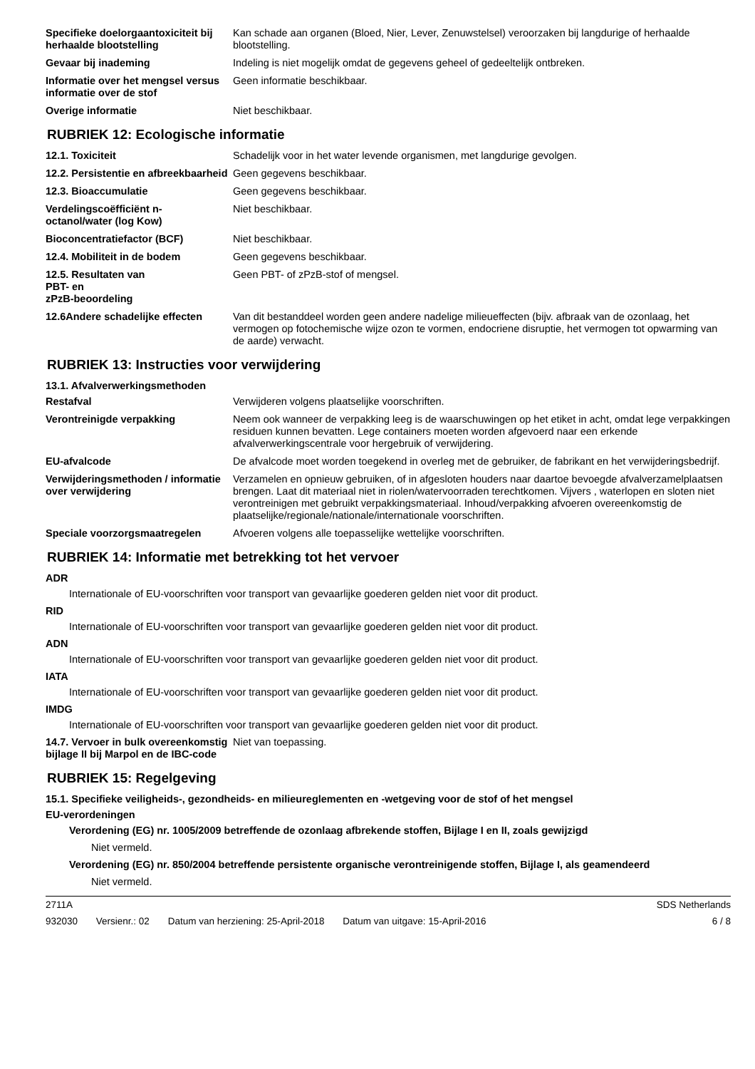Specifieke doelorgaantoxiciteit bij herhaalde blootstelling
Kan schade aan organen (Bloed, Nier, Lever, Zenuwstelsel) veroorzaken bij langdurige of herhaalde blootstelling.
Gevaar bij inademing Indeling is niet mogelijk omdat de gegevens geheel of gedeeltelijk ontbreken.
Informatie over het mengsel versus informatie over de stof
Geen informatie beschikbaar.
Overige informatie Niet beschikbaar.
RUBRIEK 12: Ecologische informatie
12.1. Toxiciteit Schadelijk voor in het water levende organismen, met langdurige gevolgen.
12.2. Persistentie en afbreekbaarheid
Geen gegevens beschikbaar.
12.3. Bioaccumulatie Geen gegevens beschikbaar.
Verdelingscoëfficiënt n-octanol/water (log Kow)
Niet beschikbaar.
Bioconcentratiefactor (BCF) Niet beschikbaar.
12.4. Mobiliteit in de bodem Geen gegevens beschikbaar.
12.5. Resultaten van
PBT- en
zPzB-beoordeling
Geen PBT- of zPzB-stof of mengsel.
12.6Andere schadelijke effecten
Van dit bestanddeel worden geen andere nadelige milieueffecten (bijv. afbraak van de ozonlaag, het vermogen op fotochemische wijze ozon te vormen, endocriene disruptie, het vermogen tot opwarming van de aarde) verwacht.
RUBRIEK 13: Instructies voor verwijdering
13.1. Afvalverwerkingsmethoden
Restafval Verwijderen volgens plaatselijke voorschriften.
Verontreinigde verpakking Neem ook wanneer de verpakking leeg is de waarschuwingen op het etiket in acht, omdat lege verpakkingen residuen kunnen bevatten. Lege containers moeten worden afgevoerd naar een erkende afvalverwerkingscentrale voor hergebruik of verwijdering.
EU-afvalcode De afvalcode moet worden toegekend in overleg met de gebruiker, de fabrikant en het verwijderingsbedrijf.
Verwijderingsmethoden / informatie over verwijdering
Verzamelen en opnieuw gebruiken, of in afgesloten houders naar daartoe bevoegde afvalverzamelplaatsen brengen. Laat dit materiaal niet in riolen/watervoorraden terechtkomen. Vijvers , waterlopen en sloten niet verontreinigen met gebruikt verpakkingsmateriaal. Inhoud/verpakking afvoeren overeenkomstig de plaatselijke/regionale/nationale/internationale voorschriften.
Speciale voorzorgsmaatregelen Afvoeren volgens alle toepasselijke wettelijke voorschriften.
RUBRIEK 14: Informatie met betrekking tot het vervoer
ADR
Internationale of EU-voorschriften voor transport van gevaarlijke goederen gelden niet voor dit product.
RID
Internationale of EU-voorschriften voor transport van gevaarlijke goederen gelden niet voor dit product.
ADN
Internationale of EU-voorschriften voor transport van gevaarlijke goederen gelden niet voor dit product.
IATA
Internationale of EU-voorschriften voor transport van gevaarlijke goederen gelden niet voor dit product.
IMDG
Internationale of EU-voorschriften voor transport van gevaarlijke goederen gelden niet voor dit product.
14.7. Vervoer in bulk overeenkomstig bijlage II bij Marpol en de IBC-code
Niet van toepassing.
RUBRIEK 15: Regelgeving
15.1. Specifieke veiligheids-, gezondheids- en milieureglementen en -wetgeving voor de stof of het mengsel
EU-verordeningen
Verordening (EG) nr. 1005/2009 betreffende de ozonlaag afbrekende stoffen, Bijlage I en II, zoals gewijzigd
Niet vermeld.
Verordening (EG) nr. 850/2004 betreffende persistente organische verontreinigende stoffen, Bijlage I, als geamendeerd
Niet vermeld.
2711A SDS Netherlands
932030 Versienr.: 02 Datum van herziening: 25-April-2018 Datum van uitgave: 15-April-2016
6 / 8